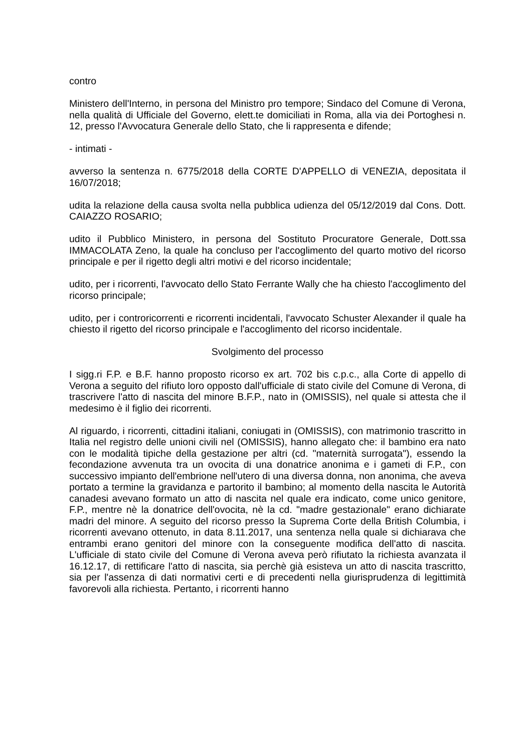contro
Ministero dell'Interno, in persona del Ministro pro tempore; Sindaco del Comune di Verona, nella qualità di Ufficiale del Governo, elett.te domiciliati in Roma, alla via dei Portoghesi n. 12, presso l'Avvocatura Generale dello Stato, che li rappresenta e difende;
- intimati -
avverso la sentenza n. 6775/2018 della CORTE D'APPELLO di VENEZIA, depositata il 16/07/2018;
udita la relazione della causa svolta nella pubblica udienza del 05/12/2019 dal Cons. Dott. CAIAZZO ROSARIO;
udito il Pubblico Ministero, in persona del Sostituto Procuratore Generale, Dott.ssa IMMACOLATA Zeno, la quale ha concluso per l'accoglimento del quarto motivo del ricorso principale e per il rigetto degli altri motivi e del ricorso incidentale;
udito, per i ricorrenti, l'avvocato dello Stato Ferrante Wally che ha chiesto l'accoglimento del ricorso principale;
udito, per i controricorrenti e ricorrenti incidentali, l'avvocato Schuster Alexander il quale ha chiesto il rigetto del ricorso principale e l'accoglimento del ricorso incidentale.
Svolgimento del processo
I sigg.ri F.P. e B.F. hanno proposto ricorso ex art. 702 bis c.p.c., alla Corte di appello di Verona a seguito del rifiuto loro opposto dall'ufficiale di stato civile del Comune di Verona, di trascrivere l'atto di nascita del minore B.F.P., nato in (OMISSIS), nel quale si attesta che il medesimo è il figlio dei ricorrenti.
Al riguardo, i ricorrenti, cittadini italiani, coniugati in (OMISSIS), con matrimonio trascritto in Italia nel registro delle unioni civili nel (OMISSIS), hanno allegato che: il bambino era nato con le modalità tipiche della gestazione per altri (cd. "maternità surrogata"), essendo la fecondazione avvenuta tra un ovocita di una donatrice anonima e i gameti di F.P., con successivo impianto dell'embrione nell'utero di una diversa donna, non anonima, che aveva portato a termine la gravidanza e partorito il bambino; al momento della nascita le Autorità canadesi avevano formato un atto di nascita nel quale era indicato, come unico genitore, F.P., mentre nè la donatrice dell'ovocita, nè la cd. "madre gestazionale" erano dichiarate madri del minore. A seguito del ricorso presso la Suprema Corte della British Columbia, i ricorrenti avevano ottenuto, in data 8.11.2017, una sentenza nella quale si dichiarava che entrambi erano genitori del minore con la conseguente modifica dell'atto di nascita. L'ufficiale di stato civile del Comune di Verona aveva però rifiutato la richiesta avanzata il 16.12.17, di rettificare l'atto di nascita, sia perchè già esisteva un atto di nascita trascritto, sia per l'assenza di dati normativi certi e di precedenti nella giurisprudenza di legittimità favorevoli alla richiesta. Pertanto, i ricorrenti hanno